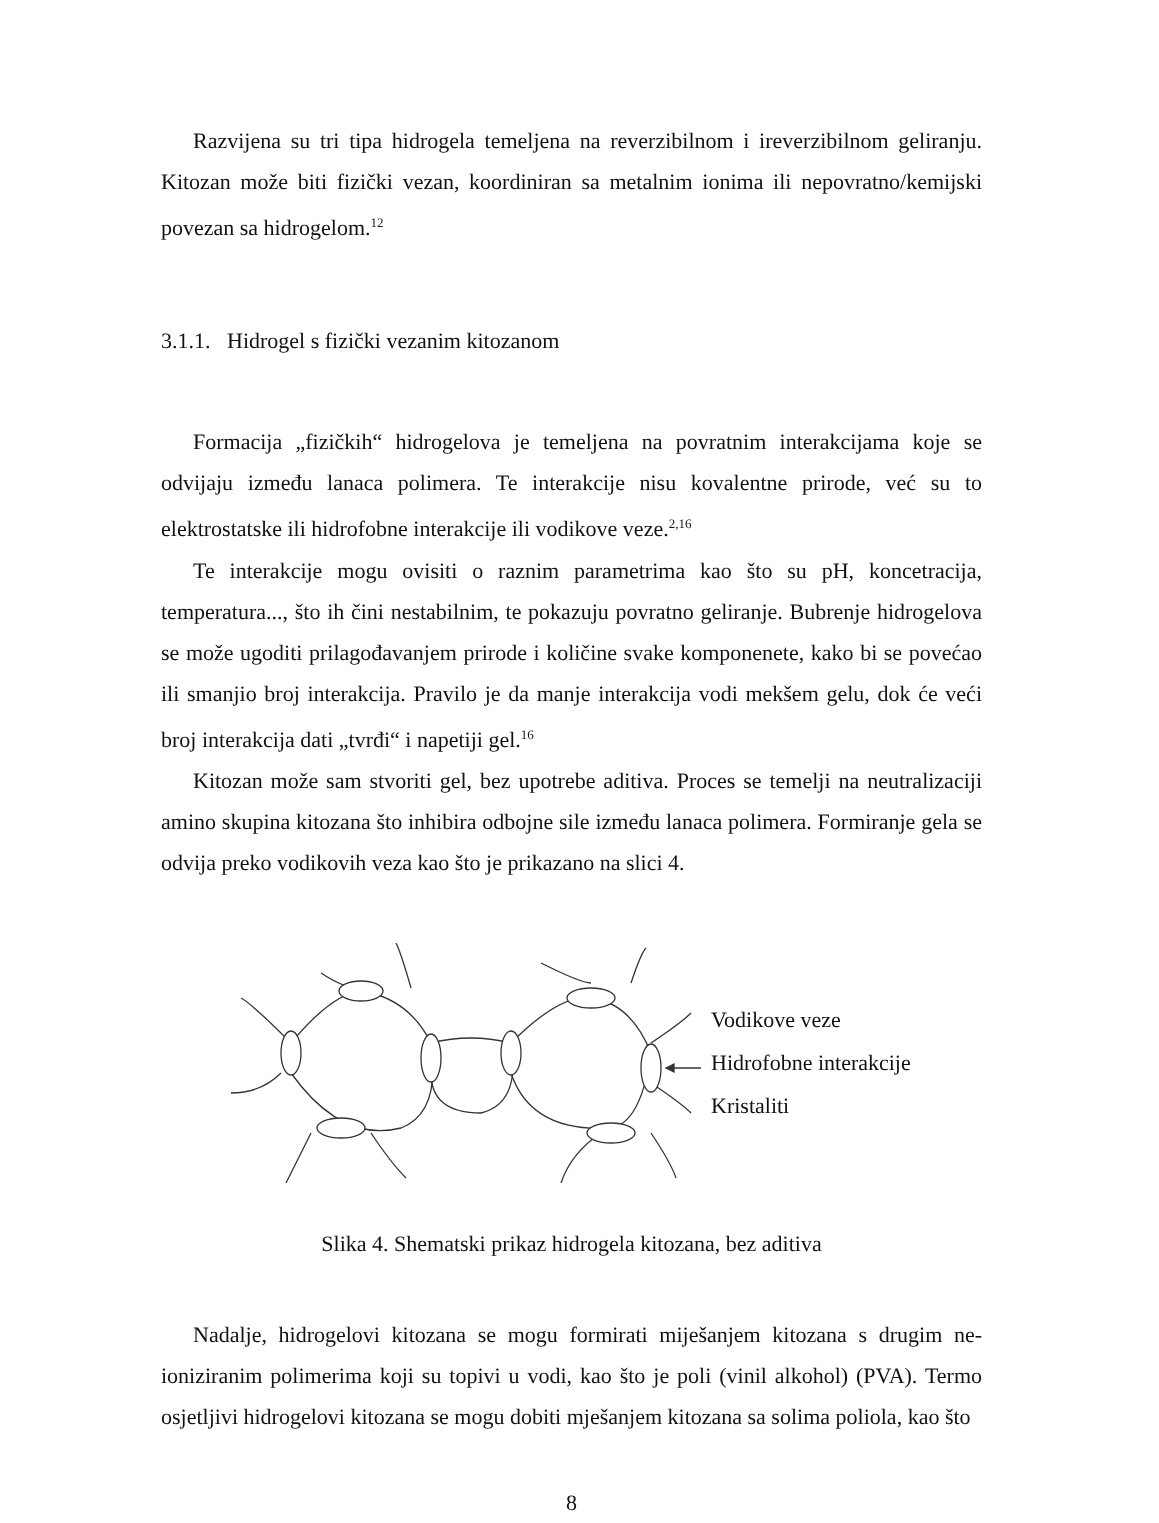Razvijena su tri tipa hidrogela temeljena na reverzibilnom i ireverzibilnom geliranju. Kitozan može biti fizički vezan, koordiniran sa metalnim ionima ili nepovratno/kemijski povezan sa hidrogelom.<sup>12</sup>
3.1.1. Hidrogel s fizički vezanim kitozanom
Formacija „fizičkih“ hidrogelova je temeljena na povratnim interakcijama koje se odvijaju između lanaca polimera. Te interakcije nisu kovalentne prirode, već su to elektrostatske ili hidrofobne interakcije ili vodikove veze.<sup>2,16</sup>
Te interakcije mogu ovisiti o raznim parametrima kao što su pH, koncetracija, temperatura..., što ih čini nestabilnim, te pokazuju povratno geliranje. Bubrenje hidrogelova se može ugoditi prilagođavanjem prirode i količine svake komponenete, kako bi se povećao ili smanjio broj interakcija. Pravilo je da manje interakcija vodi mekšem gelu, dok će veći broj interakcija dati „tvrđi“ i napetiji gel.<sup>16</sup>
Kitozan može sam stvoriti gel, bez upotrebe aditiva. Proces se temelji na neutralizaciji amino skupina kitozana što inhibira odbojne sile između lanaca polimera. Formiranje gela se odvija preko vodikovih veza kao što je prikazano na slici 4.
Vodikove veze
Hidrofobne interakcije
Kristaliti
Slika 4. Shematski prikaz hidrogela kitozana, bez aditiva
Nadalje, hidrogelovi kitozana se mogu formirati miješanjem kitozana s drugim ne-ioniziranim polimerima koji su topivi u vodi, kao što je poli (vinil alkohol) (PVA). Termo osjetljivi hidrogelovi kitozana se mogu dobiti mješanjem kitozana sa solima poliola, kao što
8